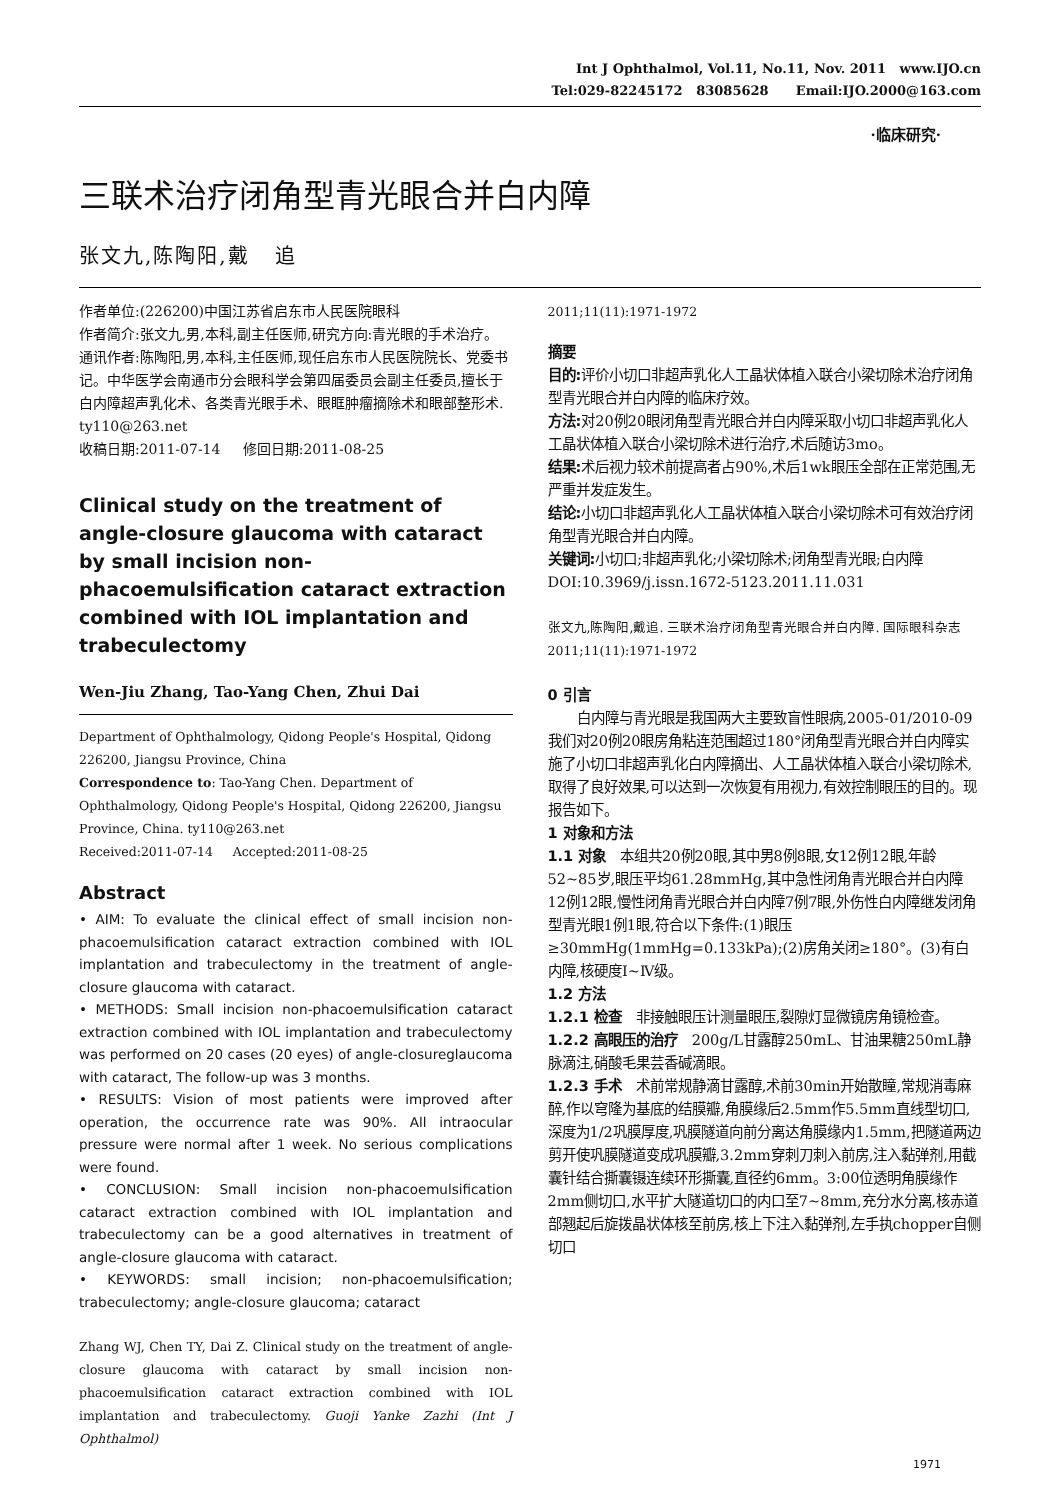Int J Ophthalmol, Vol.11, No.11, Nov. 2011 www.IJO.cn
Tel:029-82245172 83085628 Email:IJO.2000@163.com
·临床研究·
三联术治疗闭角型青光眼合并白内障
张文九,陈陶阳,戴 追
作者单位:(226200)中国江苏省启东市人民医院眼科
作者简介:张文九,男,本科,副主任医师,研究方向:青光眼的手术治疗。
通讯作者:陈陶阳,男,本科,主任医师,现任启东市人民医院院长、党委书记。中华医学会南通市分会眼科学会第四届委员会副主任委员,擅长于白内障超声乳化术、各类青光眼手术、眼眶肿瘤摘除术和眼部整形术. ty110@263.net
收稿日期:2011-07-14 修回日期:2011-08-25
Clinical study on the treatment of angle-closure glaucoma with cataract by small incision non-phacoemulsification cataract extraction combined with IOL implantation and trabeculectomy
Wen-Jiu Zhang, Tao-Yang Chen, Zhui Dai
Department of Ophthalmology, Qidong People's Hospital, Qidong 226200, Jiangsu Province, China
Correspondence to: Tao-Yang Chen. Department of Ophthalmology, Qidong People's Hospital, Qidong 226200, Jiangsu Province, China. ty110@263.net
Received:2011-07-14 Accepted:2011-08-25
Abstract
• AIM: To evaluate the clinical effect of small incision non-phacoemulsification cataract extraction combined with IOL implantation and trabeculectomy in the treatment of angle-closure glaucoma with cataract.
• METHODS: Small incision non-phacoemulsification cataract extraction combined with IOL implantation and trabeculectomy was performed on 20 cases (20 eyes) of angle-closureglaucoma with cataract, The follow-up was 3 months.
• RESULTS: Vision of most patients were improved after operation, the occurrence rate was 90%. All intraocular pressure were normal after 1 week. No serious complications were found.
• CONCLUSION: Small incision non-phacoemulsification cataract extraction combined with IOL implantation and trabeculectomy can be a good alternatives in treatment of angle-closure glaucoma with cataract.
• KEYWORDS: small incision; non-phacoemulsification; trabeculectomy; angle-closure glaucoma; cataract
Zhang WJ, Chen TY, Dai Z. Clinical study on the treatment of angle-closure glaucoma with cataract by small incision non-phacoemulsification cataract extraction combined with IOL implantation and trabeculectomy. Guoji Yanke Zazhi (Int J Ophthalmol)
2011;11(11):1971-1972
摘要
目的: 评价小切口非超声乳化人工晶状体植入联合小梁切除术治疗闭角型青光眼合并白内障的临床疗效。
方法: 对20例20眼闭角型青光眼合并白内障采取小切口非超声乳化人工晶状体植入联合小梁切除术进行治疗,术后随访3mo。
结果: 术后视力较术前提高者占90%,术后1wk眼压全部在正常范围,无严重并发症发生。
结论: 小切口非超声乳化人工晶状体植入联合小梁切除术可有效治疗闭角型青光眼合并白内障。
关键词: 小切口;非超声乳化;小梁切除术;闭角型青光眼;白内障
DOI:10.3969/j.issn.1672-5123.2011.11.031
张文九,陈陶阳,戴追. 三联术治疗闭角型青光眼合并白内障. 国际眼科杂志 2011;11(11):1971-1972
0 引言
白内障与青光眼是我国两大主要致盲性眼病,2005-01/2010-09我们对20例20眼房角粘连范围超过180°闭角型青光眼合并白内障实施了小切口非超声乳化白内障摘出、人工晶状体植入联合小梁切除术,取得了良好效果,可以达到一次恢复有用视力,有效控制眼压的目的。现报告如下。
1 对象和方法
1.1 对象 本组共20例20眼,其中男8例8眼,女12例12眼,年龄52~85岁,眼压平均61.28mmHg,其中急性闭角青光眼合并白内障12例12眼,慢性闭角青光眼合并白内障7例7眼,外伤性白内障继发闭角型青光眼1例1眼,符合以下条件:(1)眼压≥30mmHg(1mmHg=0.133kPa);(2)房角关闭≥180°。(3)有白内障,核硬度Ⅰ~Ⅳ级。
1.2 方法
1.2.1 检查 非接触眼压计测量眼压,裂隙灯显微镜房角镜检查。
1.2.2 高眼压的治疗 200g/L甘露醇250mL、甘油果糖250mL静脉滴注,硝酸毛果芸香碱滴眼。
1.2.3 手术 术前常规静滴甘露醇,术前30min开始散瞳,常规消毒麻醉,作以穹隆为基底的结膜瓣,角膜缘后2.5mm作5.5mm直线型切口,深度为1/2巩膜厚度,巩膜隧道向前分离达角膜缘内1.5mm,把隧道两边剪开使巩膜隧道变成巩膜瓣,3.2mm穿刺刀刺入前房,注入黏弹剂,用截囊针结合撕囊镊连续环形撕囊,直径约6mm。3:00位透明角膜缘作2mm侧切口,水平扩大隧道切口的内口至7~8mm,充分水分离,核赤道部翘起后旋拨晶状体核至前房,核上下注入黏弹剂,左手执chopper自侧切口
1971